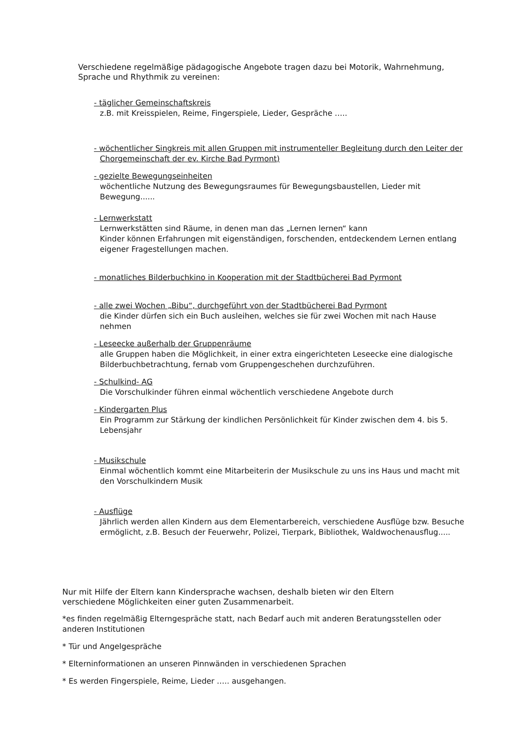Verschiedene regelmäßige pädagogische Angebote tragen dazu bei Motorik, Wahrnehmung, Sprache und Rhythmik zu vereinen:
- täglicher Gemeinschaftskreis
z.B. mit Kreisspielen, Reime, Fingerspiele, Lieder, Gespräche …..
- wöchentlicher Singkreis mit allen Gruppen mit instrumenteller Begleitung durch den Leiter der
Chorgemeinschaft der ev. Kirche Bad Pyrmont)
- gezielte Bewegungseinheiten
wöchentliche Nutzung des Bewegungsraumes für Bewegungsbaustellen, Lieder mit Bewegung......
- Lernwerkstatt
Lernwerkstätten sind Räume, in denen man das „Lernen lernen“ kann
Kinder können Erfahrungen mit eigenständigen, forschenden, entdeckendem Lernen entlang eigener Fragestellungen machen.
- monatliches Bilderbuchkino in Kooperation mit der Stadtbücherei Bad Pyrmont
- alle zwei Wochen „Bibu“, durchgeführt von der Stadtbücherei Bad Pyrmont
die Kinder dürfen sich ein Buch ausleihen, welches sie für zwei Wochen mit nach Hause nehmen
- Leseecke außerhalb der Gruppenräume
alle Gruppen haben die Möglichkeit, in einer extra eingerichteten Leseecke eine dialogische Bilderbuchbetrachtung, fernab vom Gruppengeschehen durchzuführen.
- Schulkind- AG
Die Vorschulkinder führen einmal wöchentlich verschiedene Angebote durch
- Kindergarten Plus
Ein Programm zur Stärkung der kindlichen Persönlichkeit für Kinder zwischen dem 4. bis 5. Lebensjahr
- Musikschule
Einmal wöchentlich kommt eine Mitarbeiterin der Musikschule zu uns ins Haus und macht mit den Vorschulkindern Musik
- Ausflüge
Jährlich werden allen Kindern aus dem Elementarbereich, verschiedene Ausflüge bzw. Besuche ermöglicht, z.B. Besuch der Feuerwehr, Polizei, Tierpark, Bibliothek, Waldwochenausflug.....
Nur mit Hilfe der Eltern kann Kindersprache wachsen, deshalb bieten wir den Eltern verschiedene Möglichkeiten einer guten Zusammenarbeit.
*es finden regelmäßig Elterngespräche statt, nach Bedarf auch mit anderen Beratungsstellen oder anderen Institutionen
* Tür und Angelgespräche
* Elterninformationen an unseren Pinnwänden in verschiedenen Sprachen
* Es werden Fingerspiele, Reime, Lieder ….. ausgehangen.